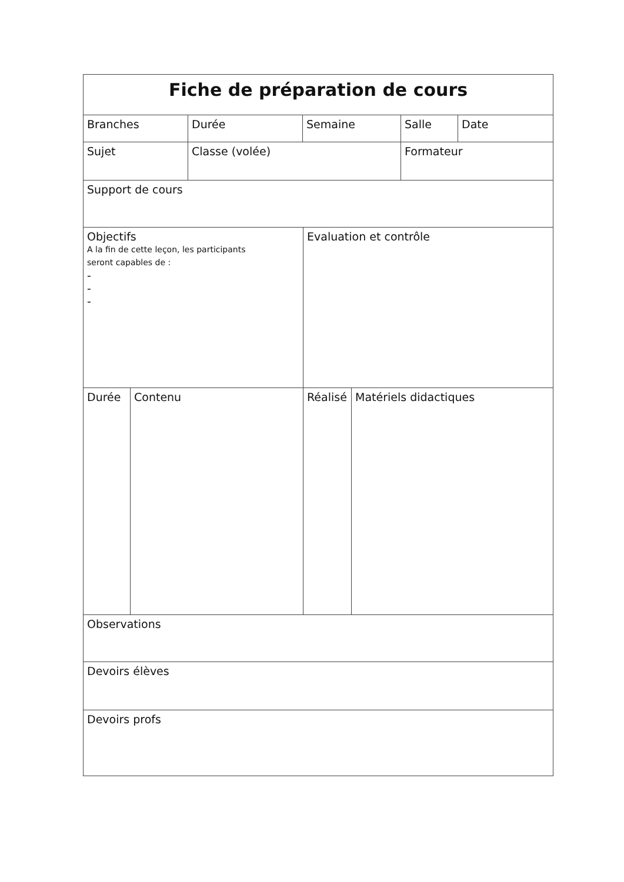| Fiche de préparation de cours | | | | | | | |
| Branches | | Durée | Semaine | | | Salle | Date |
| Sujet | | Classe (volée) | | | | Formateur | |
| Support de cours | | | | | | | |
| Objectifs A la fin de cette leçon, les participants seront capables de : - - - | | | | Evaluation et contrôle | | | |
| Durée | Contenu | | | Réalisé | Matériels didactiques | | |
| Observations | | | | | | | |
| Devoirs élèves | | | | | | | |
| Devoirs profs | | | | | | | |